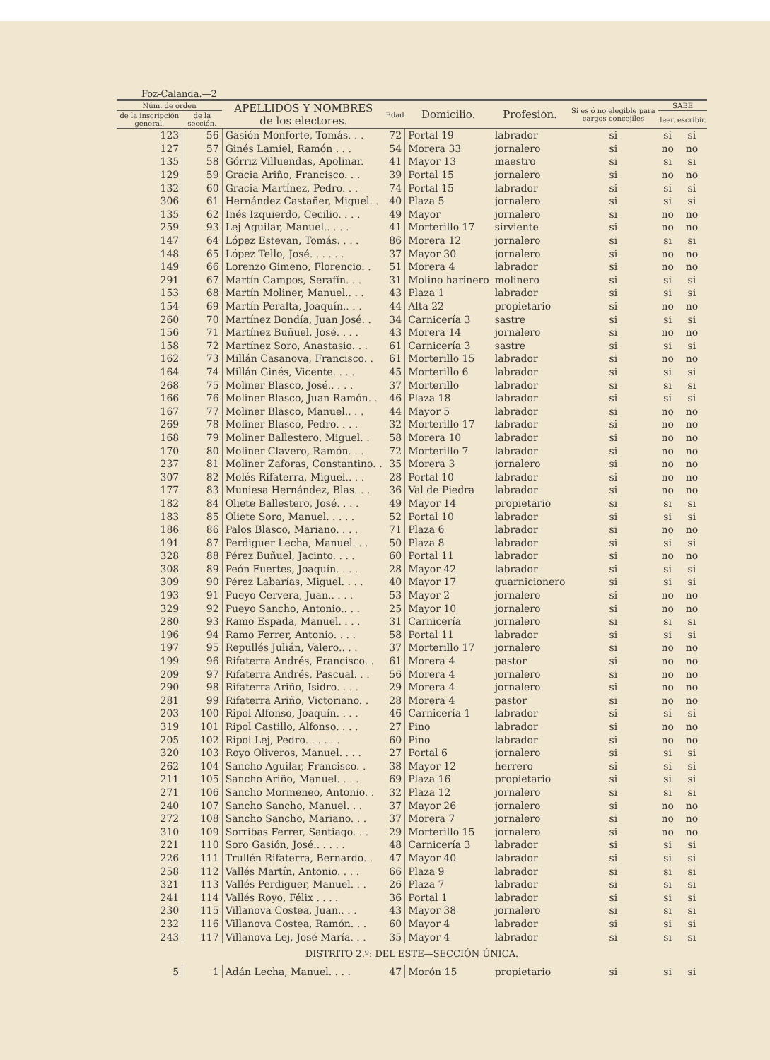Foz-Calanda.—2
| Núm. de orden | | APELLIDOS Y NOMBRES de los electores. | Edad | Domicilio. | Profesión. | Si es ó no elegible para cargos concejiles | SABE | |
| --- | --- | --- | --- | --- | --- | --- | --- | --- |
| de la inscripción general. | de la sección. | | | | | | leer. | escribir. |
| 123 | 56 | Gasión Monforte, Tomás. . . | 72 | Portal 19 | labrador | si | si | si |
| 127 | 57 | Ginés Lamiel, Ramón . . . | 54 | Morera 33 | jornalero | si | no | no |
| 135 | 58 | Górriz Villuendas, Apolinar. | 41 | Mayor 13 | maestro | si | si | si |
| 129 | 59 | Gracia Ariño, Francisco. . . | 39 | Portal 15 | jornalero | si | no | no |
| 132 | 60 | Gracia Martínez, Pedro. . . | 74 | Portal 15 | labrador | si | si | si |
| 306 | 61 | Hernández Castañer, Miguel. . | 40 | Plaza 5 | jornalero | si | si | si |
| 135 | 62 | Inés Izquierdo, Cecilio. . . . | 49 | Mayor | jornalero | si | no | no |
| 259 | 93 | Lej Aguilar, Manuel.. . . . | 41 | Morterillo 17 | sirviente | si | no | no |
| 147 | 64 | López Estevan, Tomás. . . . | 86 | Morera 12 | jornalero | si | si | si |
| 148 | 65 | López Tello, José. . . . . . | 37 | Mayor 30 | jornalero | si | no | no |
| 149 | 66 | Lorenzo Gimeno, Florencio. . | 51 | Morera 4 | labrador | si | no | no |
| 291 | 67 | Martín Campos, Serafín. . . | 31 | Molino harinero | molinero | si | si | si |
| 153 | 68 | Martín Moliner, Manuel.. . . | 43 | Plaza 1 | labrador | si | si | si |
| 154 | 69 | Martín Peralta, Joaquín.. . . | 44 | Alta 22 | propietario | si | no | no |
| 260 | 70 | Martínez Bondía, Juan José. . | 34 | Carnicería 3 | sastre | si | si | si |
| 156 | 71 | Martínez Buñuel, José. . . . | 43 | Morera 14 | jornalero | si | no | no |
| 158 | 72 | Martínez Soro, Anastasio. . . | 61 | Carnicería 3 | sastre | si | si | si |
| 162 | 73 | Millán Casanova, Francisco. . | 61 | Morterillo 15 | labrador | si | no | no |
| 164 | 74 | Millán Ginés, Vicente. . . . | 45 | Morterillo 6 | labrador | si | si | si |
| 268 | 75 | Moliner Blasco, José.. . . . | 37 | Morterillo | labrador | si | si | si |
| 166 | 76 | Moliner Blasco, Juan Ramón. . | 46 | Plaza 18 | labrador | si | si | si |
| 167 | 77 | Moliner Blasco, Manuel.. . . | 44 | Mayor 5 | labrador | si | no | no |
| 269 | 78 | Moliner Blasco, Pedro. . . . | 32 | Morterillo 17 | labrador | si | no | no |
| 168 | 79 | Moliner Ballestero, Miguel. . | 58 | Morera 10 | labrador | si | no | no |
| 170 | 80 | Moliner Clavero, Ramón. . . | 72 | Morterillo 7 | labrador | si | no | no |
| 237 | 81 | Moliner Zaforas, Constantino. . | 35 | Morera 3 | jornalero | si | no | no |
| 307 | 82 | Molés Rifaterra, Miguel.. . . | 28 | Portal 10 | labrador | si | no | no |
| 177 | 83 | Muniesa Hernández, Blas. . . | 36 | Val de Piedra | labrador | si | no | no |
| 182 | 84 | Oliete Ballestero, José. . . . | 49 | Mayor 14 | propietario | si | si | si |
| 183 | 85 | Oliete Soro, Manuel. . . . . | 52 | Portal 10 | labrador | si | si | si |
| 186 | 86 | Palos Blasco, Mariano. . . . | 71 | Plaza 6 | labrador | si | no | no |
| 191 | 87 | Perdiguer Lecha, Manuel. . . | 50 | Plaza 8 | labrador | si | si | si |
| 328 | 88 | Pérez Buñuel, Jacinto. . . . | 60 | Portal 11 | labrador | si | no | no |
| 308 | 89 | Peón Fuertes, Joaquín. . . . | 28 | Mayor 42 | labrador | si | si | si |
| 309 | 90 | Pérez Labarías, Miguel. . . . | 40 | Mayor 17 | guarnicionero | si | si | si |
| 193 | 91 | Pueyo Cervera, Juan.. . . . | 53 | Mayor 2 | jornalero | si | no | no |
| 329 | 92 | Pueyo Sancho, Antonio.. . . | 25 | Mayor 10 | jornalero | si | no | no |
| 280 | 93 | Ramo Espada, Manuel. . . . | 31 | Carnicería | jornalero | si | si | si |
| 196 | 94 | Ramo Ferrer, Antonio. . . . | 58 | Portal 11 | labrador | si | si | si |
| 197 | 95 | Repullés Julián, Valero.. . . | 37 | Morterillo 17 | jornalero | si | no | no |
| 199 | 96 | Rifaterra Andrés, Francisco. . | 61 | Morera 4 | pastor | si | no | no |
| 209 | 97 | Rifaterra Andrés, Pascual. . . | 56 | Morera 4 | jornalero | si | no | no |
| 290 | 98 | Rifaterra Ariño, Isidro. . . . | 29 | Morera 4 | jornalero | si | no | no |
| 281 | 99 | Rifaterra Ariño, Victoriano. . | 28 | Morera 4 | pastor | si | no | no |
| 203 | 100 | Ripol Alfonso, Joaquín. . . . | 46 | Carnicería 1 | labrador | si | si | si |
| 319 | 101 | Ripol Castillo, Alfonso. . . . | 27 | Pino | labrador | si | no | no |
| 205 | 102 | Ripol Lej, Pedro. . . . . . | 60 | Pino | labrador | si | no | no |
| 320 | 103 | Royo Oliveros, Manuel. . . . | 27 | Portal 6 | jornalero | si | si | si |
| 262 | 104 | Sancho Aguilar, Francisco. . | 38 | Mayor 12 | herrero | si | si | si |
| 211 | 105 | Sancho Ariño, Manuel. . . . | 69 | Plaza 16 | propietario | si | si | si |
| 271 | 106 | Sancho Mormeneo, Antonio. . | 32 | Plaza 12 | jornalero | si | si | si |
| 240 | 107 | Sancho Sancho, Manuel. . . | 37 | Mayor 26 | jornalero | si | no | no |
| 272 | 108 | Sancho Sancho, Mariano. . . | 37 | Morera 7 | jornalero | si | no | no |
| 310 | 109 | Sorribas Ferrer, Santiago. . . | 29 | Morterillo 15 | jornalero | si | no | no |
| 221 | 110 | Soro Gasión, José.. . . . . | 48 | Carnicería 3 | labrador | si | si | si |
| 226 | 111 | Trullén Rifaterra, Bernardo. . | 47 | Mayor 40 | labrador | si | si | si |
| 258 | 112 | Vallés Martín, Antonio. . . . | 66 | Plaza 9 | labrador | si | si | si |
| 321 | 113 | Vallés Perdiguer, Manuel. . . | 26 | Plaza 7 | labrador | si | si | si |
| 241 | 114 | Vallés Royo, Félix . . . . | 36 | Portal 1 | labrador | si | si | si |
| 230 | 115 | Villanova Costea, Juan.. . . | 43 | Mayor 38 | jornalero | si | si | si |
| 232 | 116 | Villanova Costea, Ramón. . . | 60 | Mayor 4 | labrador | si | si | si |
| 243 | 117 | Villanova Lej, José María. . . | 35 | Mayor 4 | labrador | si | si | si |
| DISTRITO 2.º: DEL ESTE—SECCIÓN ÚNICA. | | | | | | | | |
| 5 | 1 | Adán Lecha, Manuel. . . . | 47 | Morón 15 | propietario | si | si | si |